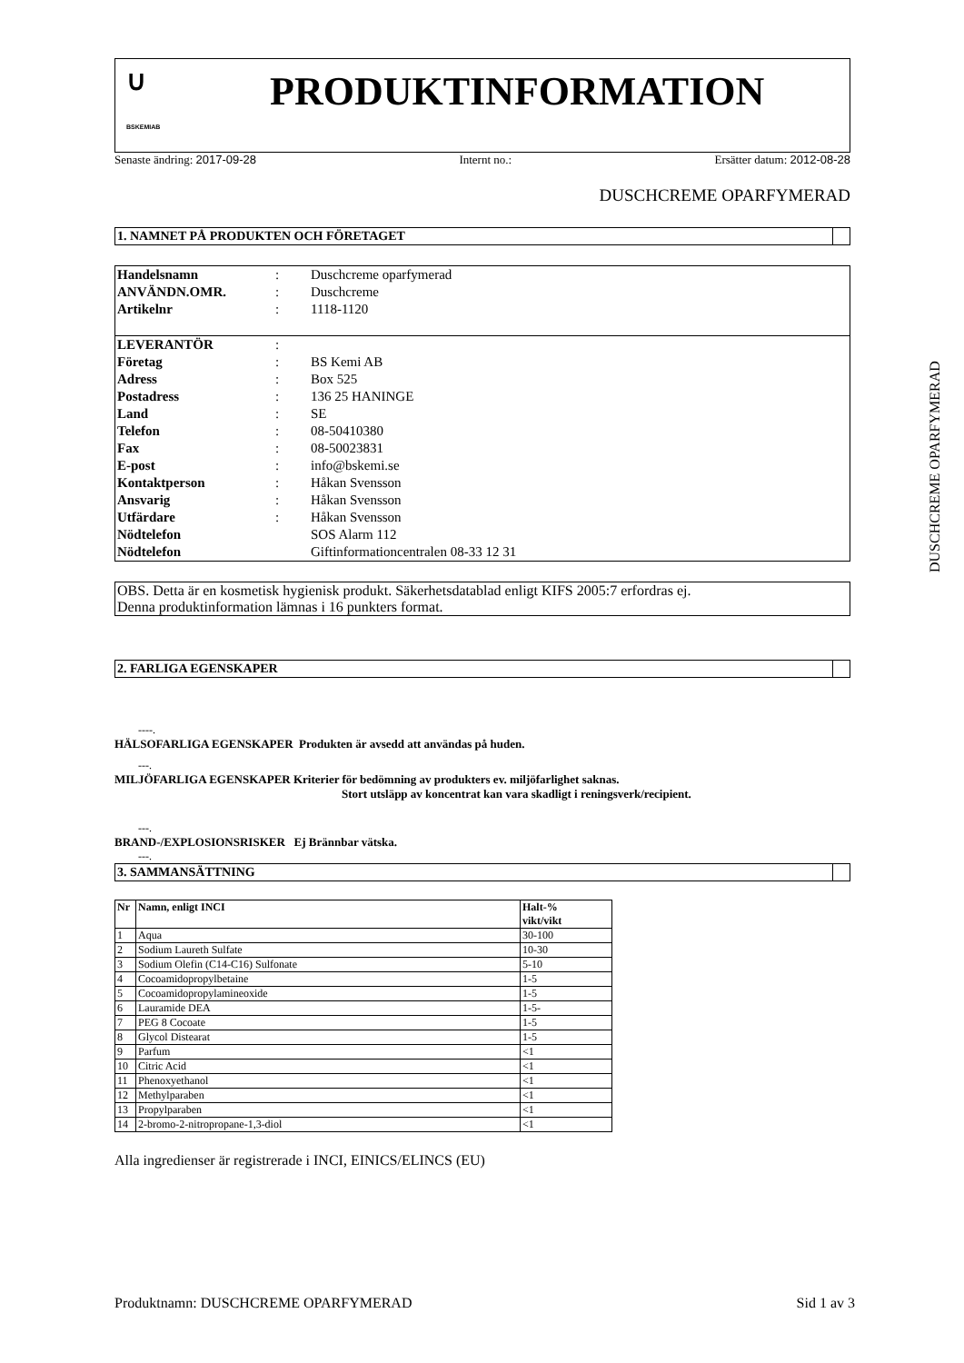∪
BSKEMIAB
PRODUKTINFORMATION
Senaste ändring: 2017-09-28 Internt no.: Ersätter datum: 2012-08-28
DUSCHCREME OPARFYMERAD
1. NAMNET PÅ PRODUKTEN OCH FÖRETAGET
| Handelsnamn | : | Duschcreme oparfymerad |
| ANVÄNDN.OMR. | : | Duschcreme |
| Artikelnr | : | 1118-1120 |
| LEVERANTÖR | : | |
| Företag | : | BS Kemi AB |
| Adress | : | Box 525 |
| Postadress | : | 136 25 HANINGE |
| Land | : | SE |
| Telefon | : | 08-50410380 |
| Fax | : | 08-50023831 |
| E-post | : | info@bskemi.se |
| Kontaktperson | : | Håkan Svensson |
| Ansvarig | : | Håkan Svensson |
| Utfärdare | : | Håkan Svensson |
| Nödtelefon | | SOS Alarm 112 |
| Nödtelefon | | Giftinformationcentralen 08-33 12 31 |
OBS. Detta är en kosmetisk hygienisk produkt. Säkerhetsdatablad enligt KIFS 2005:7 erfordras ej.
Denna produktinformation lämnas i 16 punkters format.
2. FARLIGA EGENSKAPER
----.
HÄLSOFARLIGA EGENSKAPER Produkten är avsedd att användas på huden.
---.
MILJÖFARLIGA EGENSKAPER Kriterier för bedömning av produkters ev. miljöfarlighet saknas.
Stort utsläpp av koncentrat kan vara skadligt i reningsverk/recipient.
---.
BRAND-/EXPLOSIONSRISKER Ej Brännbar vätska.
---.
3. SAMMANSÄTTNING
| Nr | Namn, enligt INCI | Halt-% vikt/vikt |
| --- | --- | --- |
| 1 | Aqua | 30-100 |
| 2 | Sodium Laureth Sulfate | 10-30 |
| 3 | Sodium Olefin (C14-C16) Sulfonate | 5-10 |
| 4 | Cocoamidopropylbetaine | 1-5 |
| 5 | Cocoamidopropylamineoxide | 1-5 |
| 6 | Lauramide DEA | 1-5- |
| 7 | PEG 8 Cocoate | 1-5 |
| 8 | Glycol Distearat | 1-5 |
| 9 | Parfum | <1 |
| 10 | Citric Acid | <1 |
| 11 | Phenoxyethanol | <1 |
| 12 | Methylparaben | <1 |
| 13 | Propylparaben | <1 |
| 14 | 2-bromo-2-nitropropane-1,3-diol | <1 |
Alla ingredienser är registrerade i INCI, EINICS/ELINCS (EU)
DUSCHCREME OPARFYMERAD
Produktnamn: DUSCHCREME OPARFYMERAD Sid 1 av 3